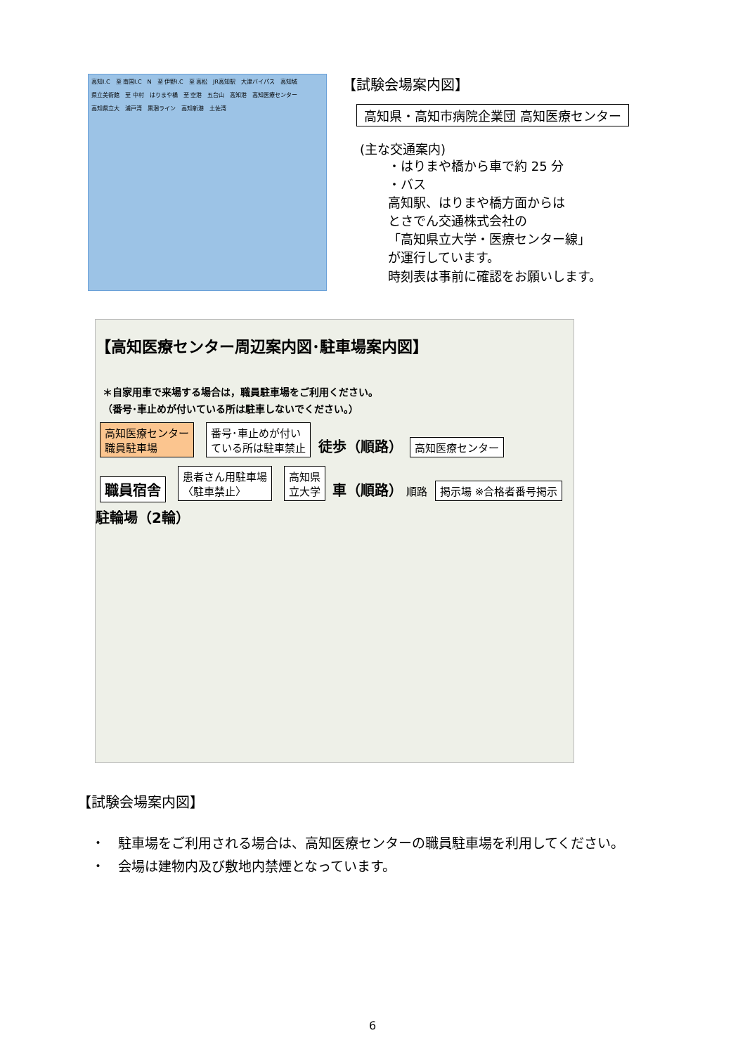高知I.C 至 南国I.C N 至 伊野I.C 至 高松 JR高知駅 大津バイパス 高知城 県立美術館 至 中村 はりまや橋 至 空港 五台山 高知港 高知医療センター 高知県立大 浦戸湾 黒潮ライン 高知新港 土佐湾
【試験会場案内図】
高知県・高知市病院企業団 高知医療センター
(主な交通案内)
・はりまや橋から車で約 25 分
・バス
高知駅、はりまや橋方面からは
とさでん交通株式会社の
「高知県立大学・医療センター線」
が運行しています。
時刻表は事前に確認をお願いします。
【高知医療センター周辺案内図･駐車場案内図】
＊自家用車で来場する場合は，職員駐車場をご利用ください。
（番号･車止めが付いている所は駐車しないでください。）
高知医療センター
職員駐車場 番号･車止めが付い
ている所は駐車禁止 徒歩（順路） 高知医療センター 職員宿舎 患者さん用駐車場
〈駐車禁止〉 高知県
立大学 車（順路） 順路 掲示場 ※合格者番号掲示 駐輪場（2輪）
【試験会場案内図】
・　駐車場をご利用される場合は、高知医療センターの職員駐車場を利用してください。
・　会場は建物内及び敷地内禁煙となっています。
6